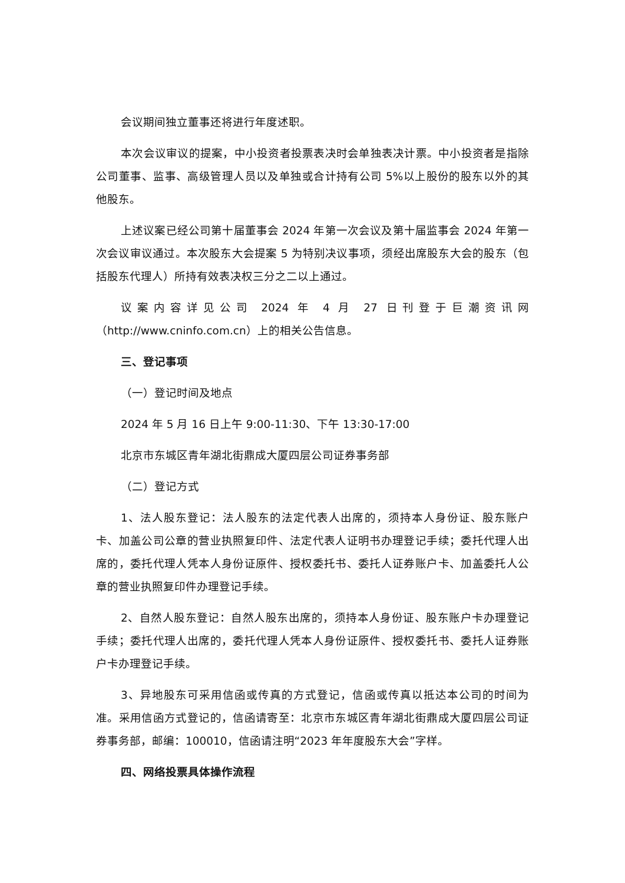会议期间独立董事还将进行年度述职。
本次会议审议的提案，中小投资者投票表决时会单独表决计票。中小投资者是指除公司董事、监事、高级管理人员以及单独或合计持有公司 5%以上股份的股东以外的其他股东。
上述议案已经公司第十届董事会 2024 年第一次会议及第十届监事会 2024 年第一次会议审议通过。本次股东大会提案 5 为特别决议事项，须经出席股东大会的股东（包括股东代理人）所持有效表决权三分之二以上通过。
议案内容详见公司 2024 年 4 月 27 日刊登于巨潮资讯网（http://www.cninfo.com.cn）上的相关公告信息。
三、登记事项
（一）登记时间及地点
2024 年 5 月 16 日上午 9:00-11:30、下午 13:30-17:00
北京市东城区青年湖北街鼎成大厦四层公司证券事务部
（二）登记方式
1、法人股东登记：法人股东的法定代表人出席的，须持本人身份证、股东账户卡、加盖公司公章的营业执照复印件、法定代表人证明书办理登记手续；委托代理人出席的，委托代理人凭本人身份证原件、授权委托书、委托人证券账户卡、加盖委托人公章的营业执照复印件办理登记手续。
2、自然人股东登记：自然人股东出席的，须持本人身份证、股东账户卡办理登记手续；委托代理人出席的，委托代理人凭本人身份证原件、授权委托书、委托人证券账户卡办理登记手续。
3、异地股东可采用信函或传真的方式登记，信函或传真以抵达本公司的时间为准。采用信函方式登记的，信函请寄至：北京市东城区青年湖北街鼎成大厦四层公司证券事务部，邮编：100010，信函请注明“2023 年年度股东大会”字样。
四、网络投票具体操作流程